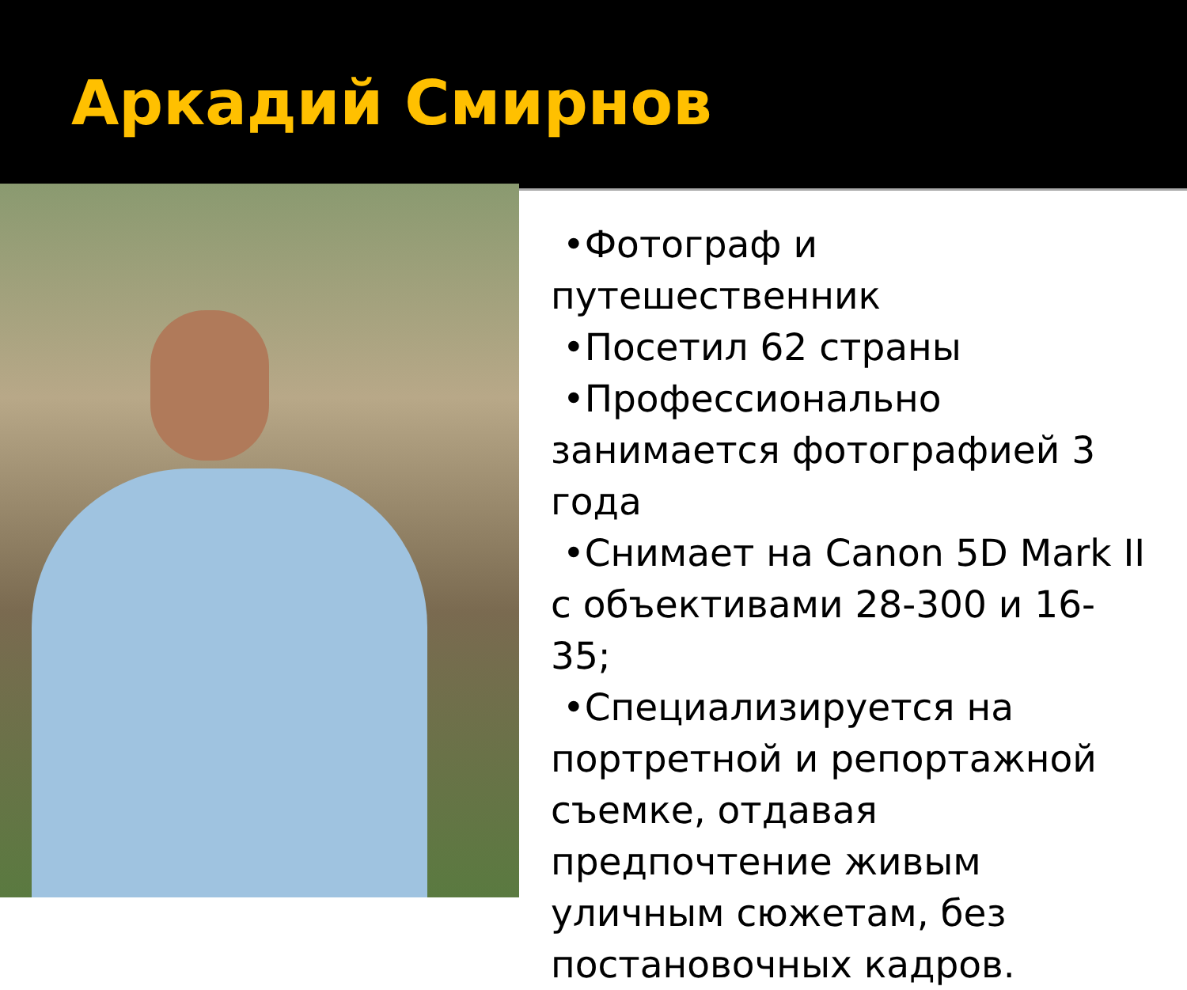Аркадий Смирнов
•Фотограф и путешественник
•Посетил 62 страны
•Профессионально занимается фотографией 3 года
•Снимает на Canon 5D Mark II с объективами 28-300 и 16-35;
•Специализируется на портретной и репортажной съемке, отдавая предпочтение живым уличным сюжетам, без постановочных кадров.